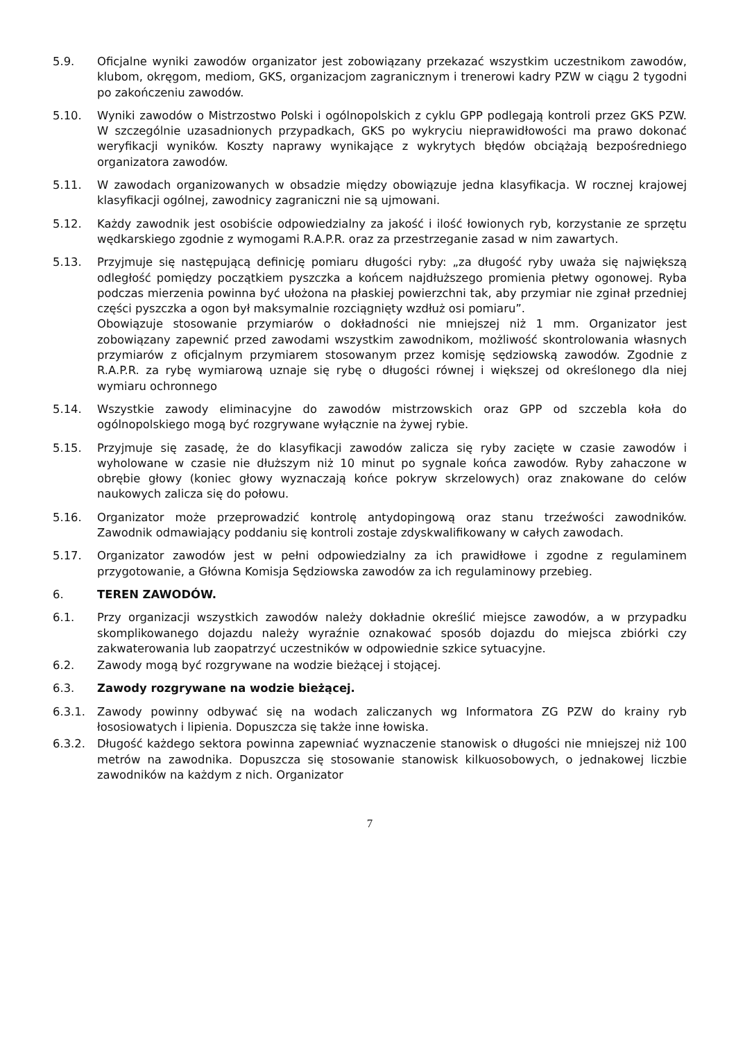5.9. Oficjalne wyniki zawodów organizator jest zobowiązany przekazać wszystkim uczestnikom zawodów, klubom, okręgom, mediom, GKS, organizacjom zagranicznym i trenerowi kadry PZW w ciągu 2 tygodni po zakończeniu zawodów.
5.10. Wyniki zawodów o Mistrzostwo Polski i ogólnopolskich z cyklu GPP podlegają kontroli przez GKS PZW. W szczególnie uzasadnionych przypadkach, GKS po wykryciu nieprawidłowości ma prawo dokonać weryfikacji wyników. Koszty naprawy wynikające z wykrytych błędów obciążają bezpośredniego organizatora zawodów.
5.11. W zawodach organizowanych w obsadzie między obowiązuje jedna klasyfikacja. W rocznej krajowej klasyfikacji ogólnej, zawodnicy zagraniczni nie są ujmowani.
5.12. Każdy zawodnik jest osobiście odpowiedzialny za jakość i ilość łowionych ryb, korzystanie ze sprzętu wędkarskiego zgodnie z wymogami R.A.P.R. oraz za przestrzeganie zasad w nim zawartych.
5.13. Przyjmuje się następującą definicję pomiaru długości ryby: „za długość ryby uważa się największą odległość pomiędzy początkiem pyszczka a końcem najdłuższego promienia płetwy ogonowej. Ryba podczas mierzenia powinna być ułożona na płaskiej powierzchni tak, aby przymiar nie zginał przedniej części pyszczka a ogon był maksymalnie rozciągnięty wzdłuż osi pomiaru”.
Obowiązuje stosowanie przymiarów o dokładności nie mniejszej niż 1 mm. Organizator jest zobowiązany zapewnić przed zawodami wszystkim zawodnikom, możliwość skontrolowania własnych przymiarów z oficjalnym przymiarem stosowanym przez komisję sędziowską zawodów. Zgodnie z R.A.P.R. za rybę wymiarową uznaje się rybę o długości równej i większej od określonego dla niej wymiaru ochronnego
5.14. Wszystkie zawody eliminacyjne do zawodów mistrzowskich oraz GPP od szczebla koła do ogólnopolskiego mogą być rozgrywane wyłącznie na żywej rybie.
5.15. Przyjmuje się zasadę, że do klasyfikacji zawodów zalicza się ryby zacięte w czasie zawodów i wyholowane w czasie nie dłuższym niż 10 minut po sygnale końca zawodów. Ryby zahaczone w obrębie głowy (koniec głowy wyznaczają końce pokryw skrzelowych) oraz znakowane do celów naukowych zalicza się do połowu.
5.16. Organizator może przeprowadzić kontrolę antydopingową oraz stanu trzeźwości zawodników. Zawodnik odmawiający poddaniu się kontroli zostaje zdyskwalifikowany w całych zawodach.
5.17. Organizator zawodów jest w pełni odpowiedzialny za ich prawidłowe i zgodne z regulaminem przygotowanie, a Główna Komisja Sędziowska zawodów za ich regulaminowy przebieg.
6. TEREN ZAWODÓW.
6.1. Przy organizacji wszystkich zawodów należy dokładnie określić miejsce zawodów, a w przypadku skomplikowanego dojazdu należy wyraźnie oznakować sposób dojazdu do miejsca zbiórki czy zakwaterowania lub zaopatrzyć uczestników w odpowiednie szkice sytuacyjne.
6.2. Zawody mogą być rozgrywane na wodzie bieżącej i stojącej.
6.3. Zawody rozgrywane na wodzie bieżącej.
6.3.1. Zawody powinny odbywać się na wodach zaliczanych wg Informatora ZG PZW do krainy ryb łososiowatych i lipienia. Dopuszcza się także inne łowiska.
6.3.2. Długość każdego sektora powinna zapewniać wyznaczenie stanowisk o długości nie mniejszej niż 100 metrów na zawodnika. Dopuszcza się stosowanie stanowisk kilkuosobowych, o jednakowej liczbie zawodników na każdym z nich. Organizator
7